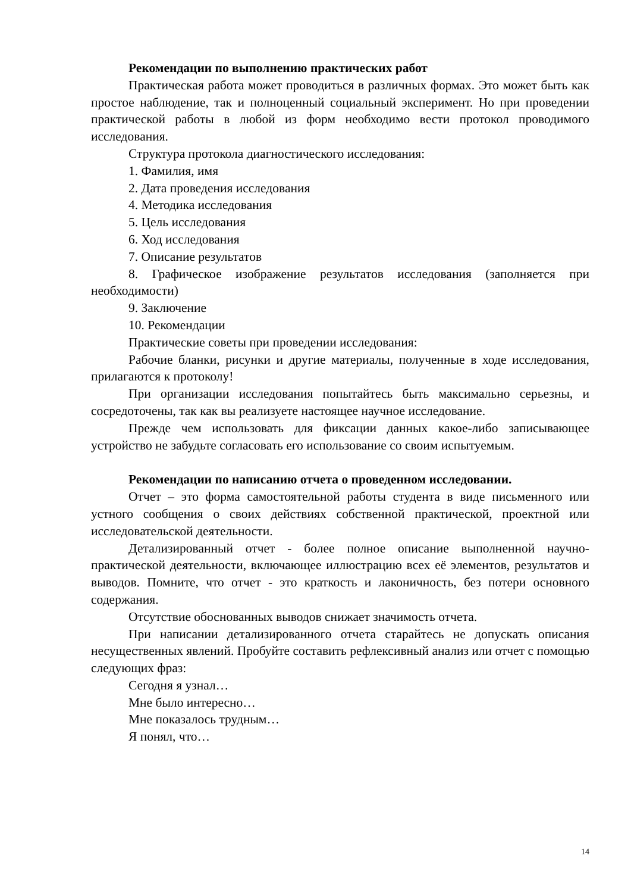Рекомендации по выполнению практических работ
Практическая работа может проводиться в различных формах. Это может быть как простое наблюдение, так и полноценный социальный эксперимент. Но при проведении практической работы в любой из форм необходимо вести протокол проводимого исследования.
Структура протокола диагностического исследования:
1. Фамилия, имя
2. Дата проведения исследования
4. Методика исследования
5. Цель исследования
6. Ход исследования
7. Описание результатов
8. Графическое изображение результатов исследования (заполняется при необходимости)
9. Заключение
10. Рекомендации
Практические советы при проведении исследования:
Рабочие бланки, рисунки и другие материалы, полученные в ходе исследования, прилагаются к протоколу!
При организации исследования попытайтесь быть максимально серьезны, и сосредоточены, так как вы реализуете настоящее научное исследование.
Прежде чем использовать для фиксации данных какое-либо записывающее устройство не забудьте согласовать его использование со своим испытуемым.
Рекомендации по написанию отчета о проведенном исследовании.
Отчет – это форма самостоятельной работы студента в виде письменного или устного сообщения о своих действиях собственной практической, проектной или исследовательской деятельности.
Детализированный отчет - более полное описание выполненной научно-практической деятельности, включающее иллюстрацию всех её элементов, результатов и выводов. Помните, что отчет - это краткость и лаконичность, без потери основного содержания.
Отсутствие обоснованных выводов снижает значимость отчета.
При написании детализированного отчета старайтесь не допускать описания несущественных явлений. Пробуйте составить рефлексивный анализ или отчет с помощью следующих фраз:
Сегодня я узнал…
Мне было интересно…
Мне показалось трудным…
Я понял, что…
14